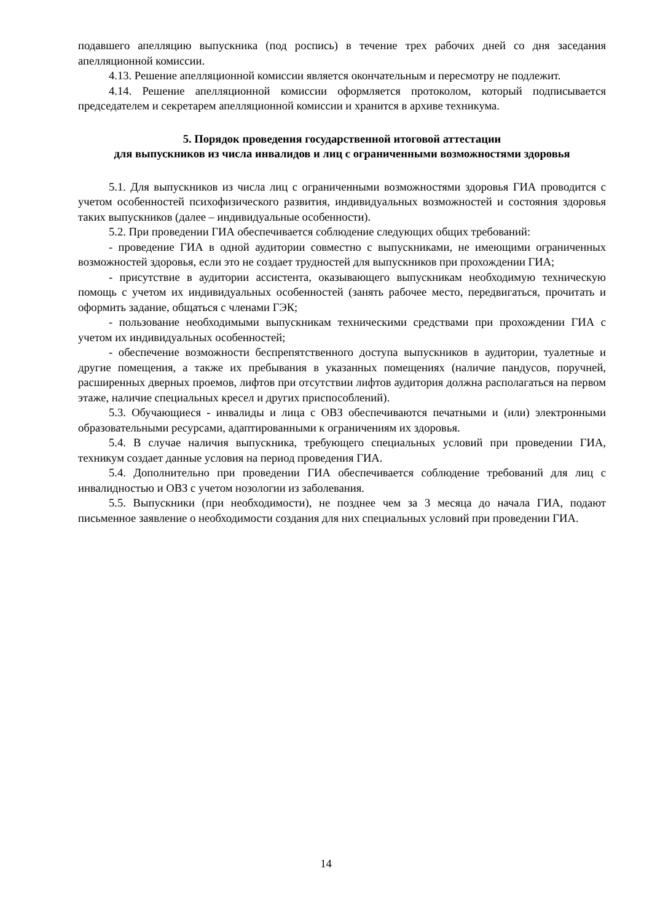подавшего апелляцию выпускника (под роспись) в течение трех рабочих дней со дня заседания апелляционной комиссии.
4.13. Решение апелляционной комиссии является окончательным и пересмотру не подлежит.
4.14. Решение апелляционной комиссии оформляется протоколом, который подписывается председателем и секретарем апелляционной комиссии и хранится в архиве техникума.
5. Порядок проведения государственной итоговой аттестации
для выпускников из числа инвалидов и лиц с ограниченными возможностями здоровья
5.1. Для выпускников из числа лиц с ограниченными возможностями здоровья ГИА проводится с учетом особенностей психофизического развития, индивидуальных возможностей и состояния здоровья таких выпускников (далее – индивидуальные особенности).
5.2. При проведении ГИА обеспечивается соблюдение следующих общих требований:
- проведение ГИА в одной аудитории совместно с выпускниками, не имеющими ограниченных возможностей здоровья, если это не создает трудностей для выпускников при прохождении ГИА;
- присутствие в аудитории ассистента, оказывающего выпускникам необходимую техническую помощь с учетом их индивидуальных особенностей (занять рабочее место, передвигаться, прочитать и оформить задание, общаться с членами ГЭК;
- пользование необходимыми выпускникам техническими средствами при прохождении ГИА с учетом их индивидуальных особенностей;
- обеспечение возможности беспрепятственного доступа выпускников в аудитории, туалетные и другие помещения, а также их пребывания в указанных помещениях (наличие пандусов, поручней, расширенных дверных проемов, лифтов при отсутствии лифтов аудитория должна располагаться на первом этаже, наличие специальных кресел и других приспособлений).
5.3. Обучающиеся - инвалиды и лица с ОВЗ обеспечиваются печатными и (или) электронными образовательными ресурсами, адаптированными к ограничениям их здоровья.
5.4. В случае наличия выпускника, требующего специальных условий при проведении ГИА, техникум создает данные условия на период проведения ГИА.
5.4. Дополнительно при проведении ГИА обеспечивается соблюдение требований для лиц с инвалидностью и ОВЗ с учетом нозологии из заболевания.
5.5. Выпускники (при необходимости), не позднее чем за 3 месяца до начала ГИА, подают письменное заявление о необходимости создания для них специальных условий при проведении ГИА.
14